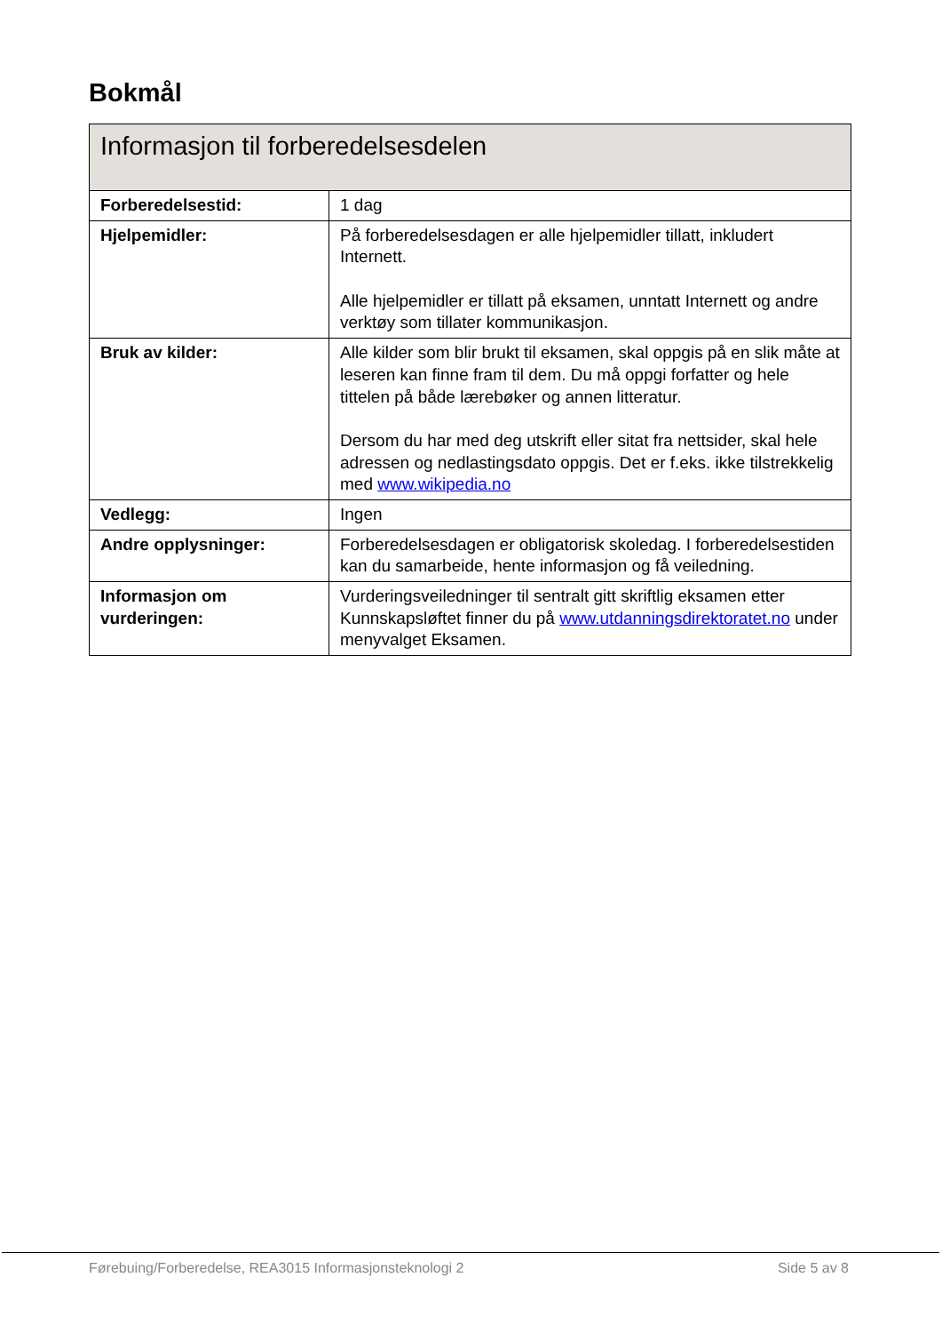Bokmål
| Informasjon til forberedelsesdelen | |
| --- | --- |
| Forberedelsestid: | 1 dag |
| Hjelpemidler: | På forberedelsesdagen er alle hjelpemidler tillatt, inkludert Internett. Alle hjelpemidler er tillatt på eksamen, unntatt Internett og andre verktøy som tillater kommunikasjon. |
| Bruk av kilder: | Alle kilder som blir brukt til eksamen, skal oppgis på en slik måte at leseren kan finne fram til dem. Du må oppgi forfatter og hele tittelen på både lærebøker og annen litteratur. Dersom du har med deg utskrift eller sitat fra nettsider, skal hele adressen og nedlastingsdato oppgis. Det er f.eks. ikke tilstrekkelig med www.wikipedia.no |
| Vedlegg: | Ingen |
| Andre opplysninger: | Forberedelsesdagen er obligatorisk skoledag. I forberedelsestiden kan du samarbeide, hente informasjon og få veiledning. |
| Informasjon om vurderingen: | Vurderingsveiledninger til sentralt gitt skriftlig eksamen etter Kunnskapsløftet finner du på www.utdanningsdirektoratet.no under menyvalget Eksamen. |
Førebuing/Forberedelse, REA3015 Informasjonsteknologi 2 Side 5 av 8